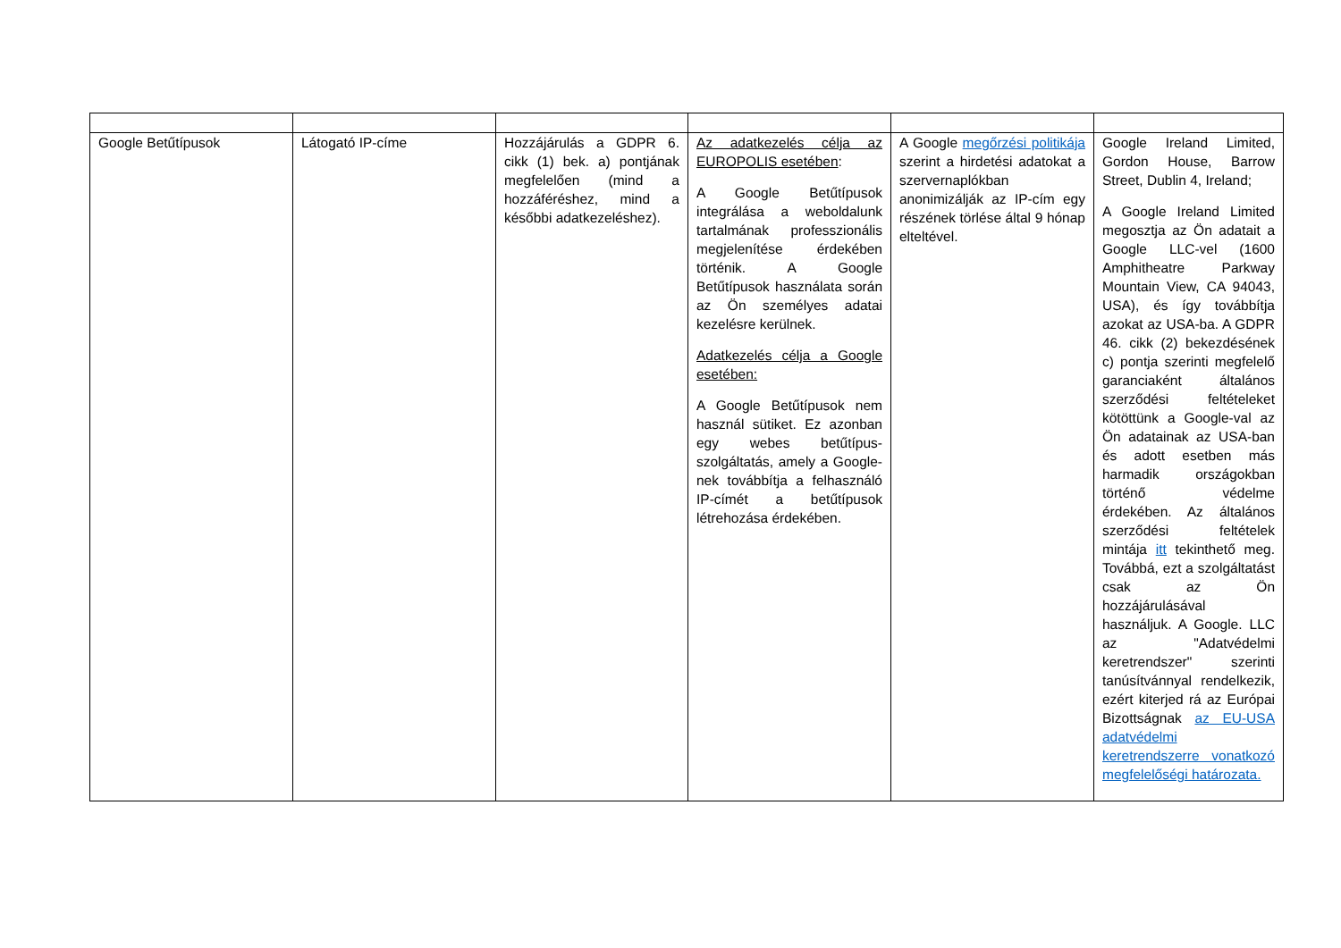| Google Betűtípusok | Látogató IP-címe | Hozzájárulás a GDPR 6. cikk (1) bek. a) pontjának megfelelően (mind a hozzáféréshez, mind a későbbi adatkezeléshez). | Az adatkezelés célja az EUROPOLIS esetében : A Google Betűtípusok integrálása a weboldalunk tartalmának professzionális megjelenítése érdekében történik. A Google Betűtípusok használata során az Ön személyes adatai kezelésre kerülnek. Adatkezelés célja a Google esetében: A Google Betűtípusok nem használ sütiket. Ez azonban egy webes betűtípus-szolgáltatás, amely a Google-nek továbbítja a felhasználó IP-címét a betűtípusok létrehozása érdekében. | A Google megőrzési politikája szerint a hirdetési adatokat a szervernaplókban anonimizálják az IP-cím egy részének törlése által 9 hónap elteltével. | Google Ireland Limited, Gordon House, Barrow Street, Dublin 4, Ireland; A Google Ireland Limited megosztja az Ön adatait a Google LLC-vel (1600 Amphitheatre Parkway Mountain View, CA 94043, USA), és így továbbítja azokat az USA-ba. A GDPR 46. cikk (2) bekezdésének c) pontja szerinti megfelelő garanciaként általános szerződési feltételeket kötöttünk a Google-val az Ön adatainak az USA-ban és adott esetben más harmadik országokban történő védelme érdekében. Az általános szerződési feltételek mintája itt tekinthető meg. Továbbá, ezt a szolgáltatást csak az Ön hozzájárulásával használjuk. A Google. LLC az "Adatvédelmi keretrendszer" szerinti tanúsítvánnyal rendelkezik, ezért kiterjed rá az Európai Bizottságnak az EU-USA adatvédelmi keretrendszerre vonatkozó megfelelőségi határozata. |